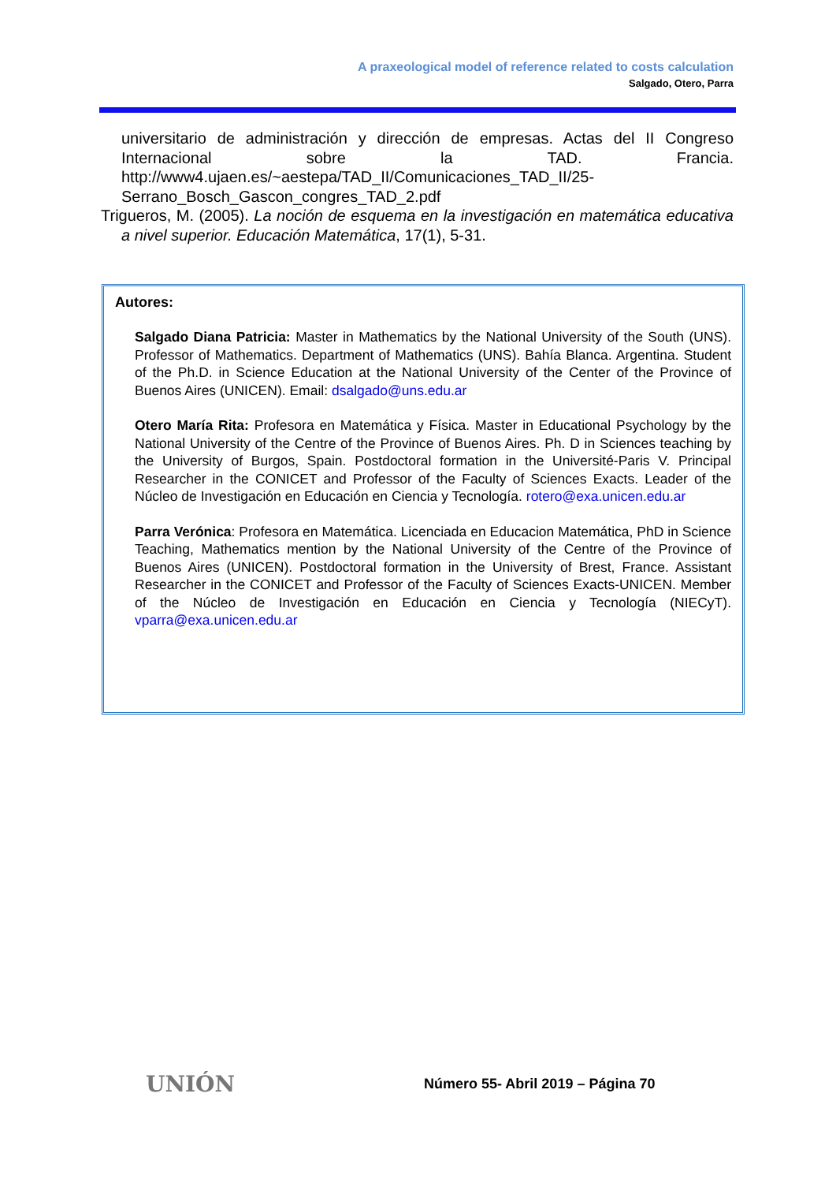A praxeological model of reference related to costs calculation
Salgado, Otero, Parra
universitario de administración y dirección de empresas. Actas del II Congreso Internacional sobre la TAD. Francia. http://www4.ujaen.es/~aestepa/TAD_II/Comunicaciones_TAD_II/25-Serrano_Bosch_Gascon_congres_TAD_2.pdf
Trigueros, M. (2005). La noción de esquema en la investigación en matemática educativa a nivel superior. Educación Matemática, 17(1), 5-31.
Autores:
Salgado Diana Patricia: Master in Mathematics by the National University of the South (UNS). Professor of Mathematics. Department of Mathematics (UNS). Bahía Blanca. Argentina. Student of the Ph.D. in Science Education at the National University of the Center of the Province of Buenos Aires (UNICEN). Email: dsalgado@uns.edu.ar
Otero María Rita: Profesora en Matemática y Física. Master in Educational Psychology by the National University of the Centre of the Province of Buenos Aires. Ph. D in Sciences teaching by the University of Burgos, Spain. Postdoctoral formation in the Université-Paris V. Principal Researcher in the CONICET and Professor of the Faculty of Sciences Exacts. Leader of the Núcleo de Investigación en Educación en Ciencia y Tecnología. rotero@exa.unicen.edu.ar
Parra Verónica: Profesora en Matemática. Licenciada en Educacion Matemática, PhD in Science Teaching, Mathematics mention by the National University of the Centre of the Province of Buenos Aires (UNICEN). Postdoctoral formation in the University of Brest, France. Assistant Researcher in the CONICET and Professor of the Faculty of Sciences Exacts-UNICEN. Member of the Núcleo de Investigación en Educación en Ciencia y Tecnología (NIECyT). vparra@exa.unicen.edu.ar
UNIÓN
Número 55- Abril 2019 – Página 70